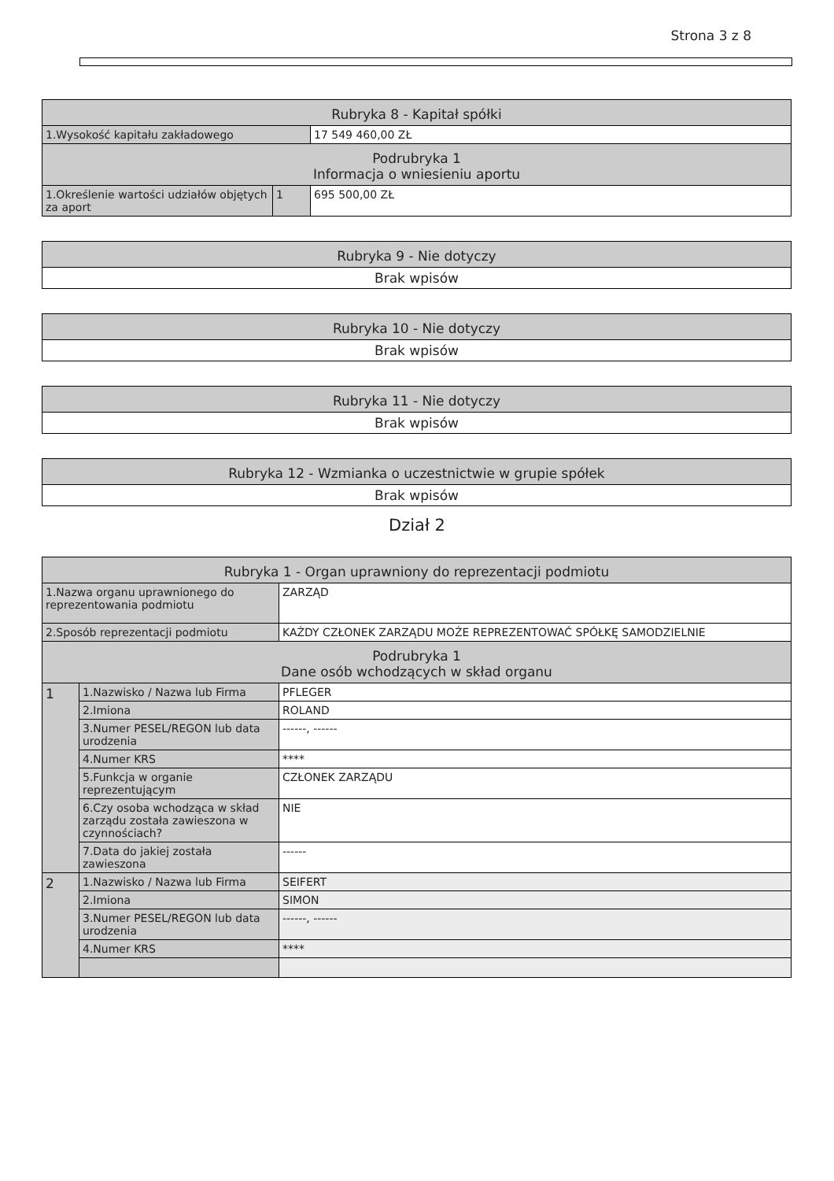Strona 3 z 8
| Rubryka 8 - Kapitał spółki | | |
| --- | --- | --- |
| 1.Wysokość kapitału zakładowego | | 17 549 460,00 ZŁ |
| Podrubryka 1 Informacja o wniesieniu aportu | | |
| 1.Określenie wartości udziałów objętych za aport | 1 | 695 500,00 ZŁ |
| Rubryka 9 - Nie dotyczy |
| --- |
| Brak wpisów |
| Rubryka 10 - Nie dotyczy |
| --- |
| Brak wpisów |
| Rubryka 11 - Nie dotyczy |
| --- |
| Brak wpisów |
| Rubryka 12 - Wzmianka o uczestnictwie w grupie spółek |
| --- |
| Brak wpisów |
Dział 2
| Rubryka 1 - Organ uprawniony do reprezentacji podmiotu | | |
| --- | --- | --- |
| 1.Nazwa organu uprawnionego do reprezentowania podmiotu | | ZARZĄD |
| 2.Sposób reprezentacji podmiotu | | KAŻDY CZŁONEK ZARZĄDU MOŻE REPREZENTOWAĆ SPÓŁKĘ SAMODZIELNIE |
| Podrubryka 1 Dane osób wchodzących w skład organu | | |
| 1 | 1.Nazwisko / Nazwa lub Firma | PFLEGER |
| | 2.Imiona | ROLAND |
| | 3.Numer PESEL/REGON lub data urodzenia | ------, ------ |
| | 4.Numer KRS | **** |
| | 5.Funkcja w organie reprezentującym | CZŁONEK ZARZĄDU |
| | 6.Czy osoba wchodząca w skład zarządu została zawieszona w czynnościach? | NIE |
| | 7.Data do jakiej została zawieszona | ------ |
| 2 | 1.Nazwisko / Nazwa lub Firma | SEIFERT |
| | 2.Imiona | SIMON |
| | 3.Numer PESEL/REGON lub data urodzenia | ------, ------ |
| | 4.Numer KRS | **** |